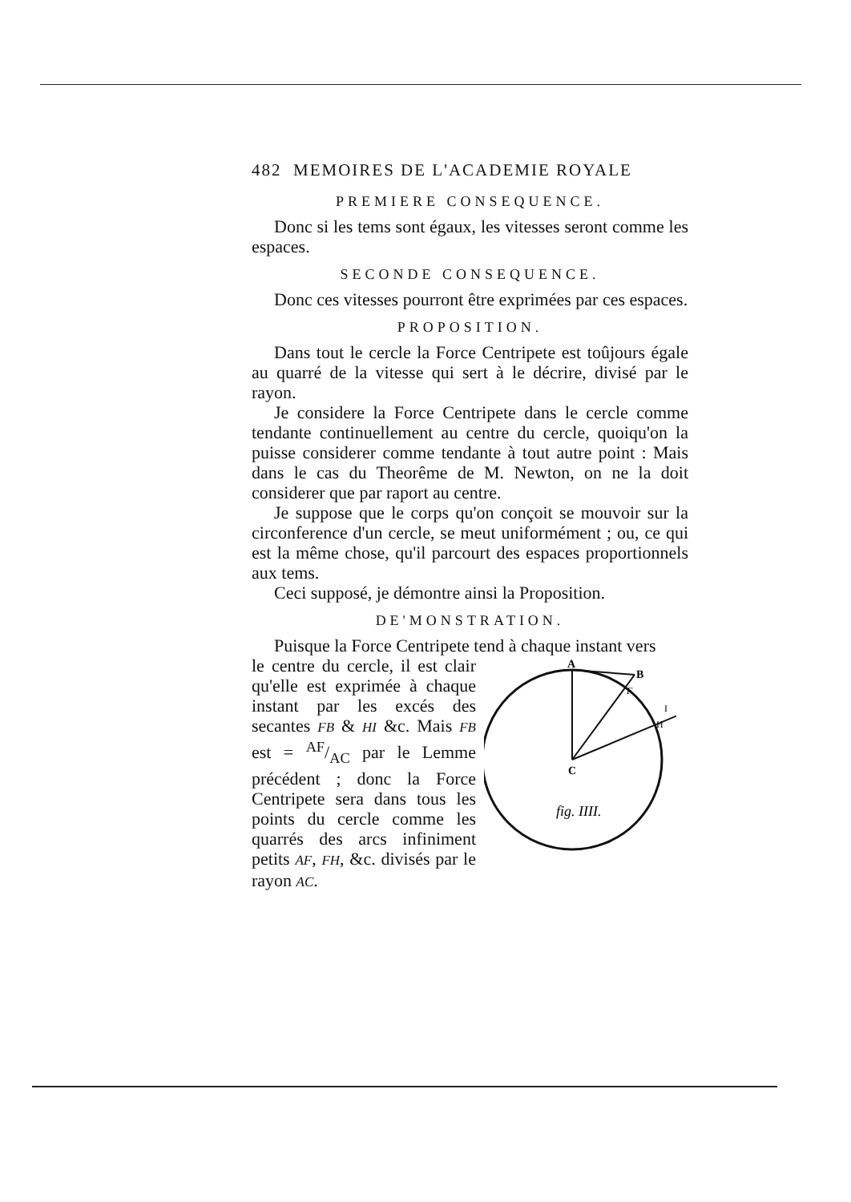482 MEMOIRES DE L'ACADEMIE ROYALE
PREMIERE CONSEQUENCE.
Donc si les tems sont égaux, les vitesses seront comme les espaces.
SECONDE CONSEQUENCE.
Donc ces vitesses pourront être exprimées par ces espaces.
PROPOSITION.
Dans tout le cercle la Force Centripete est toûjours égale au quarré de la vitesse qui sert à le décrire, divisé par le rayon.
Je considere la Force Centripete dans le cercle comme tendante continuellement au centre du cercle, quoiqu'on la puisse considerer comme tendante à tout autre point : Mais dans le cas du Theorême de M. Newton, on ne la doit considerer que par raport au centre.
Je suppose que le corps qu'on conçoit se mouvoir sur la circonference d'un cercle, se meut uniformément ; ou, ce qui est la même chose, qu'il parcourt des espaces proportionnels aux tems.
Ceci supposé, je démontre ainsi la Proposition.
DE'MONSTRATION.
Puisque la Force Centripete tend à chaque instant vers
le centre du cercle, il est clair qu'elle est exprimée à chaque instant par les excés des secantes FB & HI &c. Mais FB est = AF/AC par le Lemme précédent ; donc la Force Centripete sera dans tous les points du cercle comme les quarrés des arcs infiniment petits AF, FH, &c. divisés par le rayon AC.
A
B
F
I
H
C
fig. IIII.